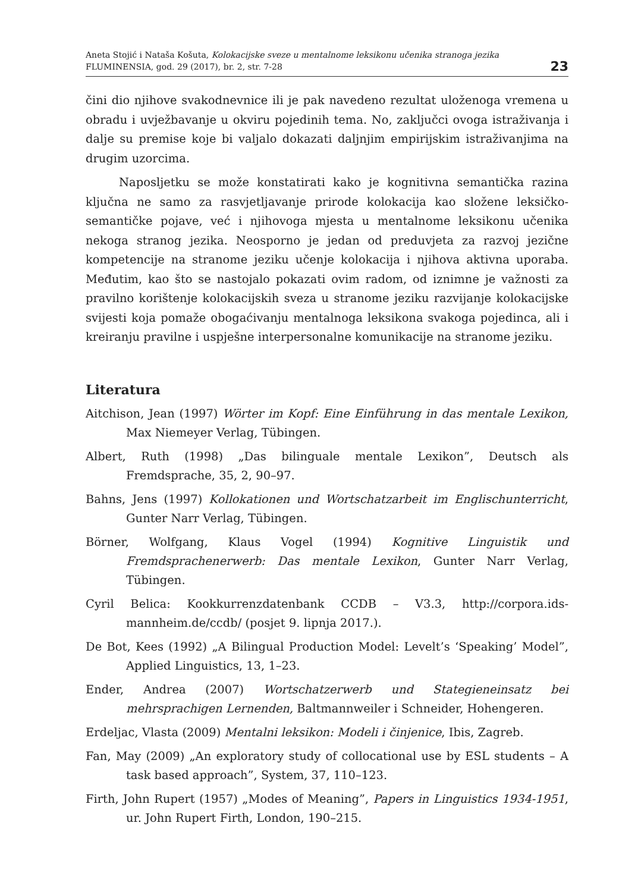Aneta Stojić i Nataša Košuta, Kolokacijske sveze u mentalnome leksikonu učenika stranoga jezika
FLUMINENSIA, god. 29 (2017), br. 2, str. 7-28
23
čini dio njihove svakodnevnice ili je pak navedeno rezultat uloženoga vremena u obradu i uvježbavanje u okviru pojedinih tema. No, zaključci ovoga istraživanja i dalje su premise koje bi valjalo dokazati daljnjim empirijskim istraživanjima na drugim uzorcima.
Naposljetku se može konstatirati kako je kognitivna semantička razina ključna ne samo za rasvjetljavanje prirode kolokacija kao složene leksičko-semantičke pojave, već i njihovoga mjesta u mentalnome leksikonu učenika nekoga stranog jezika. Neosporno je jedan od preduvjeta za razvoj jezične kompetencije na stranome jeziku učenje kolokacija i njihova aktivna uporaba. Međutim, kao što se nastojalo pokazati ovim radom, od iznimne je važnosti za pravilno korištenje kolokacijskih sveza u stranome jeziku razvijanje kolokacijske svijesti koja pomaže obogaćivanju mentalnoga leksikona svakoga pojedinca, ali i kreiranju pravilne i uspješne interpersonalne komunikacije na stranome jeziku.
Literatura
Aitchison, Jean (1997) Wörter im Kopf: Eine Einführung in das mentale Lexikon, Max Niemeyer Verlag, Tübingen.
Albert, Ruth (1998) „Das bilinguale mentale Lexikon”, Deutsch als Fremdsprache, 35, 2, 90–97.
Bahns, Jens (1997) Kollokationen und Wortschatzarbeit im Englischunterricht, Gunter Narr Verlag, Tübingen.
Börner, Wolfgang, Klaus Vogel (1994) Kognitive Linguistik und Fremdsprachenerwerb: Das mentale Lexikon, Gunter Narr Verlag, Tübingen.
Cyril Belica: Kookkurrenzdatenbank CCDB – V3.3, http://corpora.ids-mannheim.de/ccdb/ (posjet 9. lipnja 2017.).
De Bot, Kees (1992) „A Bilingual Production Model: Levelt’s ‘Speaking’ Model”, Applied Linguistics, 13, 1–23.
Ender, Andrea (2007) Wortschatzerwerb und Stategieneinsatz bei mehrsprachigen Lernenden, Baltmannweiler i Schneider, Hohengeren.
Erdeljac, Vlasta (2009) Mentalni leksikon: Modeli i činjenice, Ibis, Zagreb.
Fan, May (2009) „An exploratory study of collocational use by ESL students – A task based approach”, System, 37, 110–123.
Firth, John Rupert (1957) „Modes of Meaning”, Papers in Linguistics 1934-1951, ur. John Rupert Firth, London, 190–215.